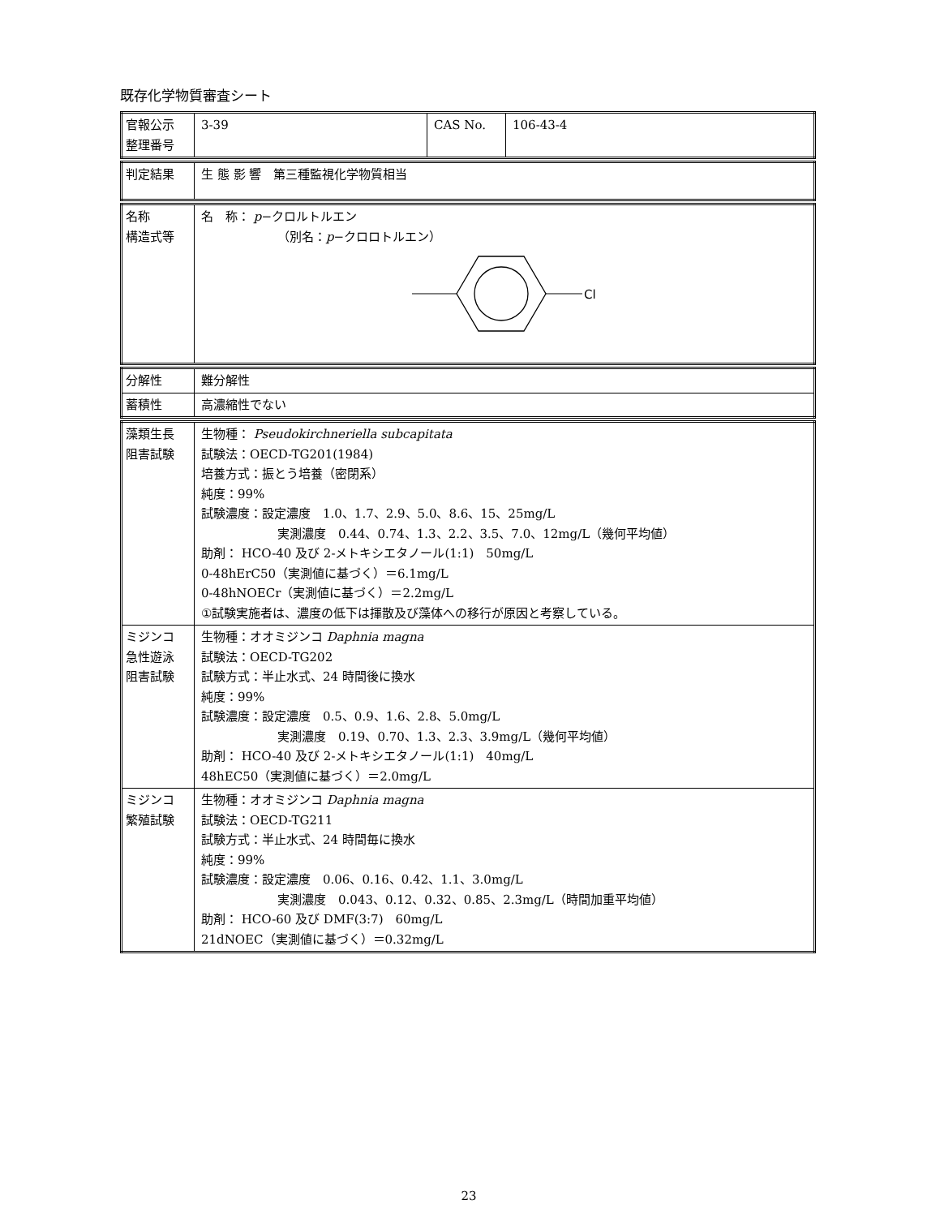既存化学物質審査シート
| 官報公示 整理番号 | 3-39 | CAS No. | 106-43-4 |
| 判定結果 | 生 態 影 響 第三種監視化学物質相当 |
| 名称 構造式等 | 名 称： p −クロルトルエン （別名： p −クロロトルエン） Cl |
| 分解性 | 難分解性 |
| 蓄積性 | 高濃縮性でない |
| 藻類生長 阻害試験 | 生物種： Pseudokirchneriella subcapitata 試験法：OECD-TG201(1984) 培養方式：振とう培養（密閉系） 純度：99% 試験濃度：設定濃度 1.0、1.7、2.9、5.0、8.6、15、25mg/L 実測濃度 0.44、0.74、1.3、2.2、3.5、7.0、12mg/L（幾何平均値） 助剤： HCO-40 及び 2-メトキシエタノール(1:1) 50mg/L 0-48hErC50（実測値に基づく）＝6.1mg/L 0-48hNOECr（実測値に基づく）＝2.2mg/L ①試験実施者は、濃度の低下は揮散及び藻体への移行が原因と考察している。 |
| ミジンコ 急性遊泳 阻害試験 | 生物種：オオミジンコ Daphnia magna 試験法：OECD-TG202 試験方式：半止水式、24 時間後に換水 純度：99% 試験濃度：設定濃度 0.5、0.9、1.6、2.8、5.0mg/L 実測濃度 0.19、0.70、1.3、2.3、3.9mg/L（幾何平均値） 助剤： HCO-40 及び 2-メトキシエタノール(1:1) 40mg/L 48hEC50（実測値に基づく）＝2.0mg/L |
| ミジンコ 繁殖試験 | 生物種：オオミジンコ Daphnia magna 試験法：OECD-TG211 試験方式：半止水式、24 時間毎に換水 純度：99% 試験濃度：設定濃度 0.06、0.16、0.42、1.1、3.0mg/L 実測濃度 0.043、0.12、0.32、0.85、2.3mg/L（時間加重平均値） 助剤： HCO-60 及び DMF(3:7) 60mg/L 21dNOEC（実測値に基づく）＝0.32mg/L |
23